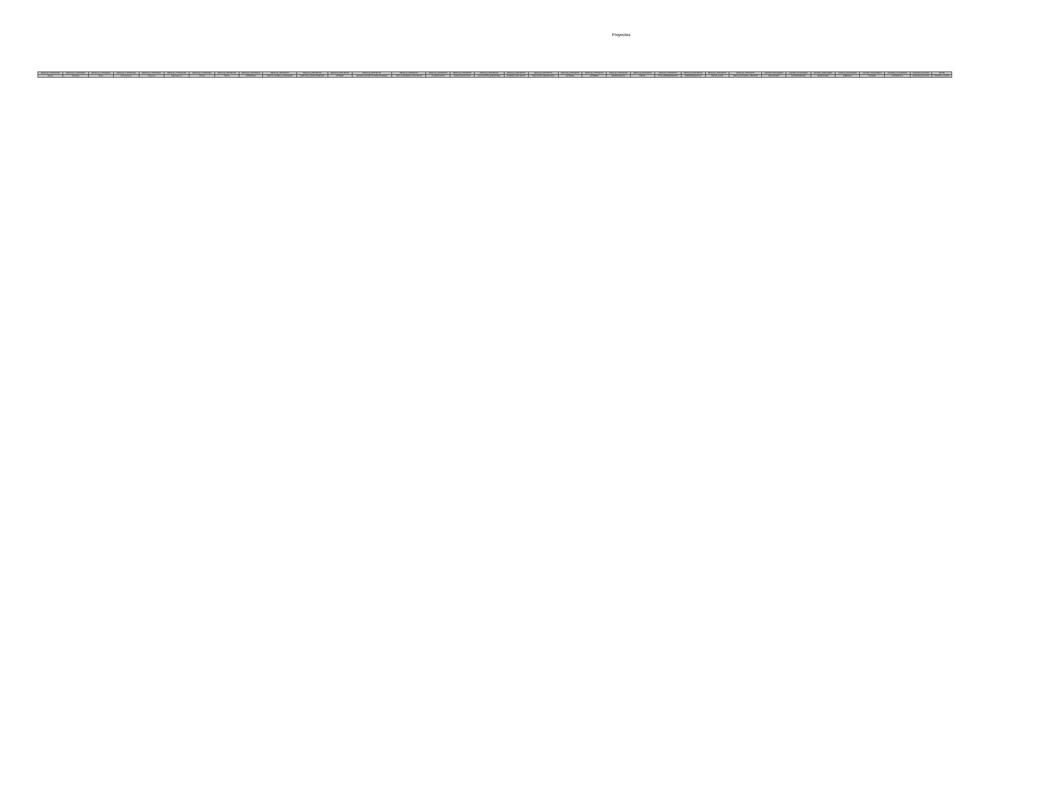Proyectos
| DETALLE_P ROGRAMA | DETALLE_P ROGRAMA | DETALLE_P ROGRAMA | DETALLE_P ROGRAMA | DETALLE_P ROGRAMA | DETALLE_P ROGRAMA | DETALLE_P ROGRAMA | DETALLE_PROYECTO | DETALLE_PROYECTO | DETALLE_PROYECTO | DETALLE_PROYECTO | DETALLE_PROYECTO | DETALLE_PROYECTO | DETALLE_PROYECTO | DETALLE_PROYECTO | DETALLE_PROYECTO | DETALLE_PROYECTO | DETALLE_PROYECTO | DETALLE_PROYECTO | DETALLE_PROYECTO | DETALLE_PROYECTO | DETALLE_PROYECTO | DETALLE_PROYECTO | DETALLE_PROYECTO | DETALLE_PROYECTO | DETALLE_PROYECTO | DETALLE_PROYECTO | AVANCE_FINANCIERO | AVANCE_FINANCIERO | AVANCE_FINANCIERO | AVANCE_FINANCIERO | AVANCE_FINANCIER O | AVANCE_FI NANCIERO | AVANCES_FIS ICOS | FOTOS |
| --- | --- | --- | --- | --- | --- | --- | --- | --- | --- | --- | --- | --- | --- | --- | --- | --- | --- | --- | --- | --- | --- | --- | --- | --- | --- | --- | --- | --- | --- | --- | --- | --- | --- | --- |
| Estado | Municipio | Ramo | Ciclo Recurso | Programa | Dependen cia | Partida | FOLIO | CATEGORIA | MONTO_GLOBAL_APRO BADO | FUENTES_FINANCIAMIENTO | NOMBRE | ESTADO_MUNICIPIO RESPONSABLE | TIPO_PROGRAMA_PRO YECTO | CLASIFICACION | SUBCLASIFICACION | INSTITUCION_EJECUTORA | NUMERO_PROYECTO | POBLACION_BENEFICIADA | MUJERES | HOMBRES | BENEFICIARIOS | METAS | TIPO_GEOREFERENCIA | GEOREFERENCIAS | FECHA_INICIO | FECHA_ESTIMADA_TERMINO | RECAUDADO | COMPROMETIDO | DEVENGADO | EJERCIDO | PAGADO | CONTRATO S | AVANCES_FIS ICOS | CARPETA_FOTOS |